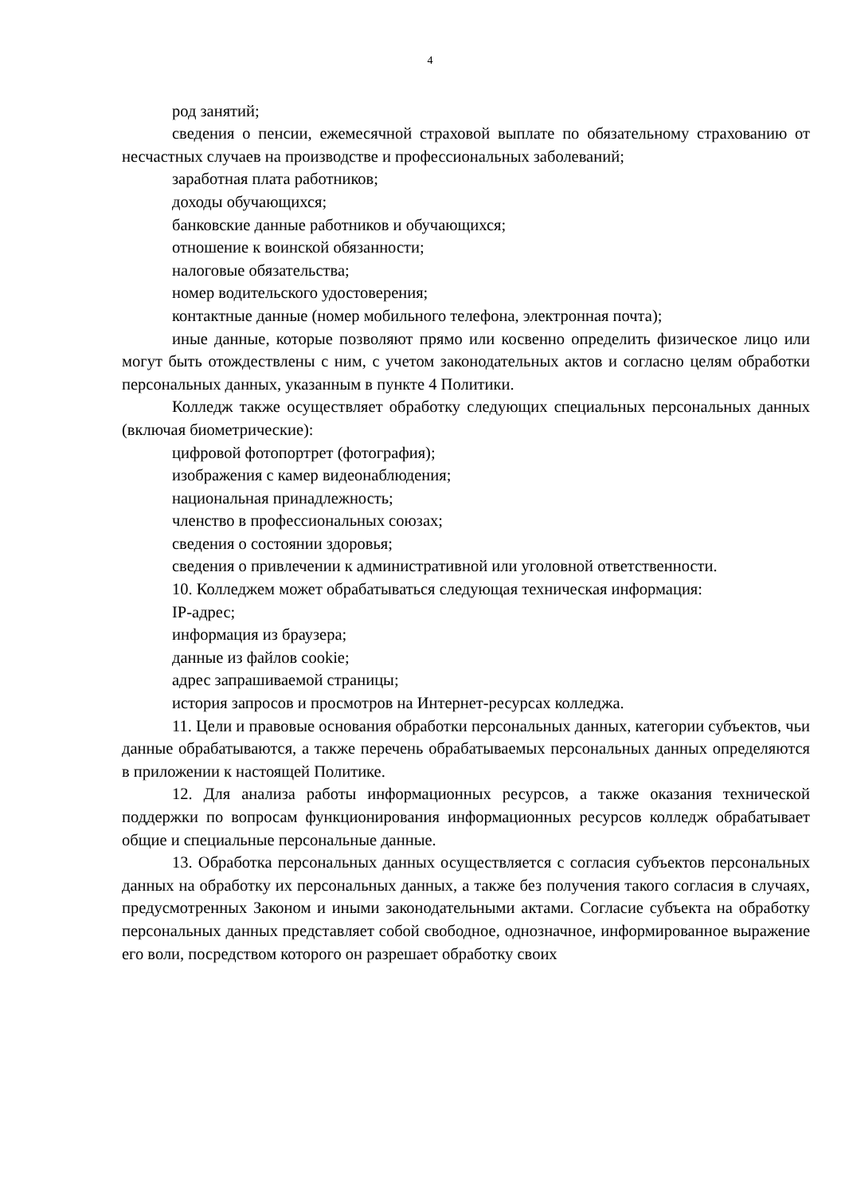4
род занятий;
сведения о пенсии, ежемесячной страховой выплате по обязательному страхованию от несчастных случаев на производстве и профессиональных заболеваний;
заработная плата работников;
доходы обучающихся;
банковские данные работников и обучающихся;
отношение к воинской обязанности;
налоговые обязательства;
номер водительского удостоверения;
контактные данные (номер мобильного телефона, электронная почта);
иные данные, которые позволяют прямо или косвенно определить физическое лицо или могут быть отождествлены с ним, с учетом законодательных актов и согласно целям обработки персональных данных, указанным в пункте 4 Политики.
Колледж также осуществляет обработку следующих специальных персональных данных (включая биометрические):
цифровой фотопортрет (фотография);
изображения с камер видеонаблюдения;
национальная принадлежность;
членство в профессиональных союзах;
сведения о состоянии здоровья;
сведения о привлечении к административной или уголовной ответственности.
10. Колледжем может обрабатываться следующая техническая информация:
IP-адрес;
информация из браузера;
данные из файлов cookie;
адрес запрашиваемой страницы;
история запросов и просмотров на Интернет-ресурсах колледжа.
11. Цели и правовые основания обработки персональных данных, категории субъектов, чьи данные обрабатываются, а также перечень обрабатываемых персональных данных определяются в приложении к настоящей Политике.
12. Для анализа работы информационных ресурсов, а также оказания технической поддержки по вопросам функционирования информационных ресурсов колледж обрабатывает общие и специальные персональные данные.
13. Обработка персональных данных осуществляется с согласия субъектов персональных данных на обработку их персональных данных, а также без получения такого согласия в случаях, предусмотренных Законом и иными законодательными актами. Согласие субъекта на обработку персональных данных представляет собой свободное, однозначное, информированное выражение его воли, посредством которого он разрешает обработку своих